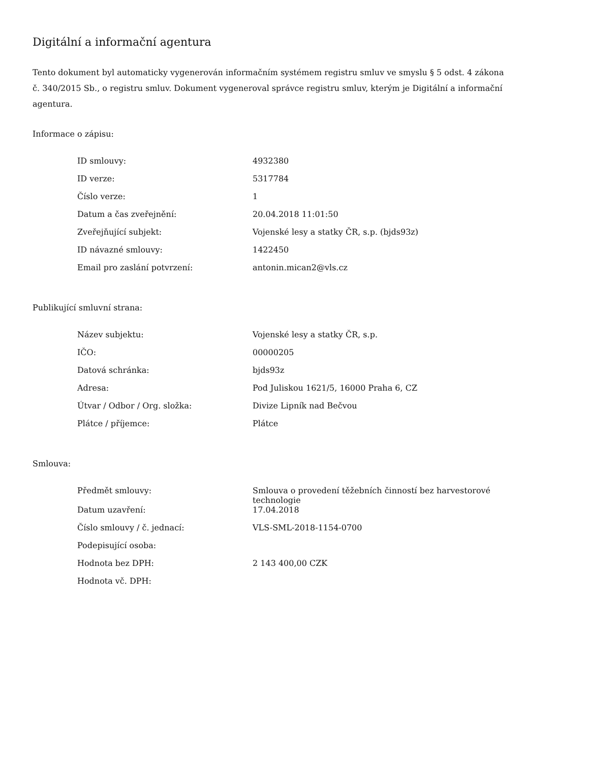Digitální a informační agentura
Tento dokument byl automaticky vygenerován informačním systémem registru smluv ve smyslu § 5 odst. 4 zákona
č. 340/2015 Sb., o registru smluv. Dokument vygeneroval správce registru smluv, kterým je Digitální a informační agentura.
Informace o zápisu:
| ID smlouvy: | 4932380 |
| ID verze: | 5317784 |
| Číslo verze: | 1 |
| Datum a čas zveřejnění: | 20.04.2018 11:01:50 |
| Zveřejňující subjekt: | Vojenské lesy a statky ČR, s.p. (bjds93z) |
| ID návazné smlouvy: | 1422450 |
| Email pro zaslání potvrzení: | antonin.mican2@vls.cz |
Publikující smluvní strana:
| Název subjektu: | Vojenské lesy a statky ČR, s.p. |
| IČO: | 00000205 |
| Datová schránka: | bjds93z |
| Adresa: | Pod Juliskou 1621/5, 16000 Praha 6, CZ |
| Útvar / Odbor / Org. složka: | Divize Lipník nad Bečvou |
| Plátce / příjemce: | Plátce |
Smlouva:
| Předmět smlouvy: | Smlouva o provedení těžebních činností bez harvestorové technologie |
| Datum uzavření: | 17.04.2018 |
| Číslo smlouvy / č. jednací: | VLS-SML-2018-1154-0700 |
| Podepisující osoba: | |
| Hodnota bez DPH: | 2 143 400,00 CZK |
| Hodnota vč. DPH: | |